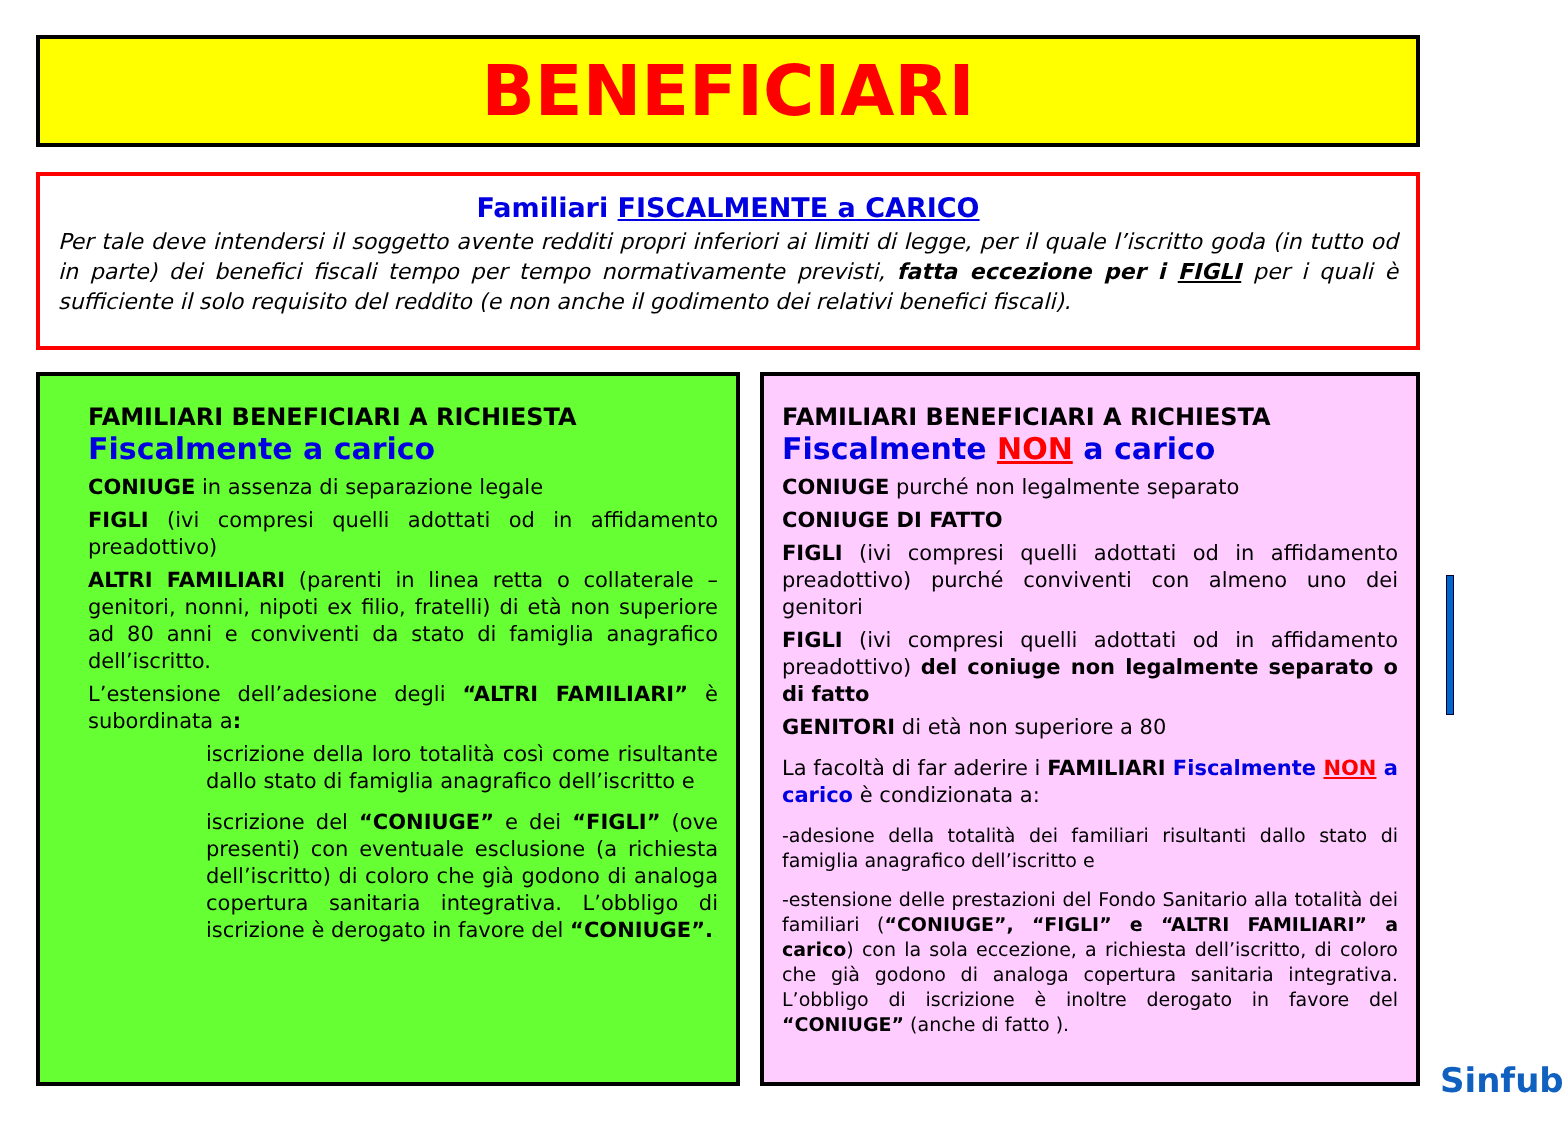BENEFICIARI
Familiari FISCALMENTE a CARICO
Per tale deve intendersi il soggetto avente redditi propri inferiori ai limiti di legge, per il quale l’iscritto goda (in tutto od in parte) dei benefici fiscali tempo per tempo normativamente previsti, fatta eccezione per i FIGLI per i quali è sufficiente il solo requisito del reddito (e non anche il godimento dei relativi benefici fiscali).
FAMILIARI BENEFICIARI A RICHIESTA
Fiscalmente a carico
CONIUGE in assenza di separazione legale
FIGLI (ivi compresi quelli adottati od in affidamento preadottivo)
ALTRI FAMILIARI (parenti in linea retta o collaterale – genitori, nonni, nipoti ex filio, fratelli) di età non superiore ad 80 anni e conviventi da stato di famiglia anagrafico dell’iscritto.
L’estensione dell’adesione degli “ALTRI FAMILIARI” è subordinata a:
iscrizione della loro totalità così come risultante dallo stato di famiglia anagrafico dell’iscritto e
iscrizione del “CONIUGE” e dei “FIGLI” (ove presenti) con eventuale esclusione (a richiesta dell’iscritto) di coloro che già godono di analoga copertura sanitaria integrativa. L’obbligo di iscrizione è derogato in favore del “CONIUGE”.
FAMILIARI BENEFICIARI A RICHIESTA
Fiscalmente NON a carico
CONIUGE purché non legalmente separato
CONIUGE DI FATTO
FIGLI (ivi compresi quelli adottati od in affidamento preadottivo) purché conviventi con almeno uno dei genitori
FIGLI (ivi compresi quelli adottati od in affidamento preadottivo) del coniuge non legalmente separato o di fatto
GENITORI di età non superiore a 80
La facoltà di far aderire i FAMILIARI Fiscalmente NON a carico è condizionata a:
-adesione della totalità dei familiari risultanti dallo stato di famiglia anagrafico dell’iscritto e
-estensione delle prestazioni del Fondo Sanitario alla totalità dei familiari (“CONIUGE”, “FIGLI” e “ALTRI FAMILIARI” a carico) con la sola eccezione, a richiesta dell’iscritto, di coloro che già godono di analoga copertura sanitaria integrativa. L’obbligo di iscrizione è inoltre derogato in favore del “CONIUGE” (anche di fatto ).
Sinfub